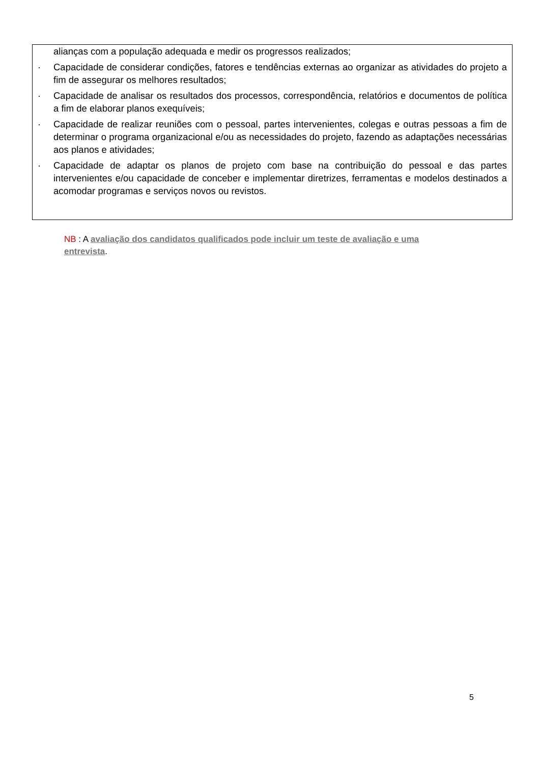alianças com a população adequada e medir os progressos realizados;
· Capacidade de considerar condições, fatores e tendências externas ao organizar as atividades do projeto a fim de assegurar os melhores resultados;
· Capacidade de analisar os resultados dos processos, correspondência, relatórios e documentos de política a fim de elaborar planos exequíveis;
· Capacidade de realizar reuniões com o pessoal, partes intervenientes, colegas e outras pessoas a fim de determinar o programa organizacional e/ou as necessidades do projeto, fazendo as adaptações necessárias aos planos e atividades;
· Capacidade de adaptar os planos de projeto com base na contribuição do pessoal e das partes intervenientes e/ou capacidade de conceber e implementar diretrizes, ferramentas e modelos destinados a acomodar programas e serviços novos ou revistos.
NB : A avaliação dos candidatos qualificados pode incluir um teste de avaliação e uma entrevista.
5